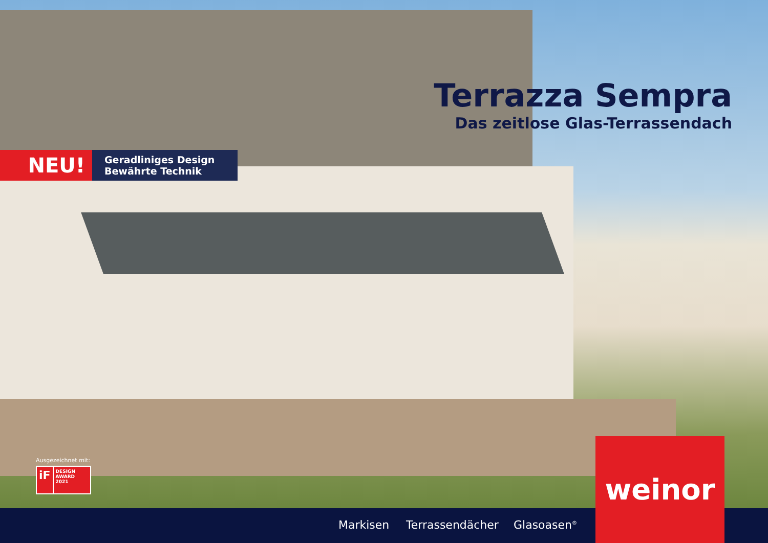Terrazza Sempra
Das zeitlose Glas-Terrassendach
NEU!
Geradliniges Design
Bewährte Technik
Ausgezeichnet mit:
iF
DESIGN
AWARD
2021
Markisen Terrassendächer Glasoasen<sup>®</sup>
weinor